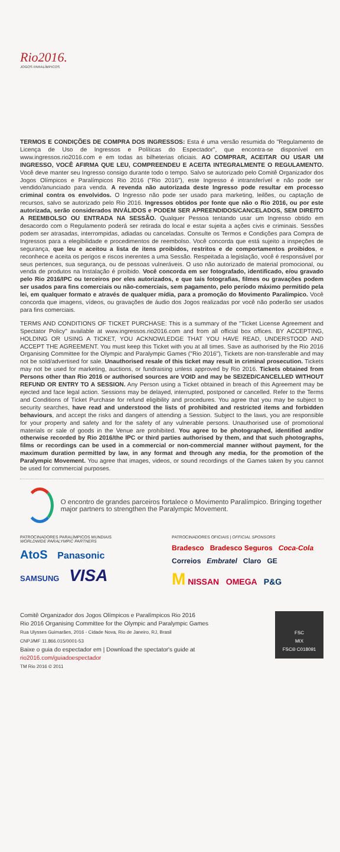Rio2016.
JOGOS PARALÍMPICOS
TERMOS E CONDIÇÕES DE COMPRA DOS INGRESSOS: Esta é uma versão resumida do "Regulamento de Licença de Uso de Ingressos e Políticas do Espectador", que encontra-se disponível em www.ingressos.rio2016.com e em todas as bilheterias oficiais. AO COMPRAR, ACEITAR OU USAR UM INGRESSO, VOCÊ AFIRMA QUE LEU, COMPREENDEU E ACEITA INTEGRALMENTE O REGULAMENTO. Você deve manter seu Ingresso consigo durante todo o tempo. Salvo se autorizado pelo Comitê Organizador dos Jogos Olímpicos e Paralímpicos Rio 2016 ("Rio 2016"), este Ingresso é intransferível e não pode ser vendido/anunciado para venda. A revenda não autorizada deste Ingresso pode resultar em processo criminal contra os envolvidos. O Ingresso não pode ser usado para marketing, leilões, ou captação de recursos, salvo se autorizado pelo Rio 2016. Ingressos obtidos por fonte que não o Rio 2016, ou por este autorizada, serão considerados INVÁLIDOS e PODEM SER APREENDIDOS/CANCELADOS, SEM DIREITO A REEMBOLSO OU ENTRADA NA SESSÃO. Qualquer Pessoa tentando usar um Ingresso obtido em desacordo com o Regulamento poderá ser retirada do local e estar sujeita a ações civis e criminais. Sessões podem ser atrasadas, interrompidas, adiadas ou canceladas. Consulte os Termos e Condições para Compra de Ingressos para a elegibilidade e procedimentos de reembolso. Você concorda que está sujeito a inspeções de segurança, que leu e aceitou a lista de itens proibidos, restritos e de comportamentos proibidos, e reconhece e aceita os perigos e riscos inerentes a uma Sessão. Respeitada a legislação, você é responsável por seus pertences, sua segurança, ou de pessoas vulneráveis. O uso não autorizado de material promocional, ou venda de produtos na Instalação é proibido. Você concorda em ser fotografado, identificado, e/ou gravado pelo Rio 2016/IPC ou terceiros por eles autorizados, e que tais fotografias, filmes ou gravações podem ser usados para fins comerciais ou não-comerciais, sem pagamento, pelo período máximo permitido pela lei, em qualquer formato e através de qualquer mídia, para a promoção do Movimento Paralímpico. Você concorda que imagens, vídeos, ou gravações de áudio dos Jogos realizadas por você não poderão ser usados para fins comerciais.
TERMS AND CONDITIONS OF TICKET PURCHASE: This is a summary of the "Ticket License Agreement and Spectator Policy" available at www.ingressos.rio2016.com and from all official box offices. BY ACCEPTING, HOLDING OR USING A TICKET, YOU ACKNOWLEDGE THAT YOU HAVE READ, UNDERSTOOD AND ACCEPT THE AGREEMENT. You must keep this Ticket with you at all times. Save as authorised by the Rio 2016 Organising Committee for the Olympic and Paralympic Games ("Rio 2016"), Tickets are non-transferable and may not be sold/advertised for sale. Unauthorised resale of this ticket may result in criminal prosecution. Tickets may not be used for marketing, auctions, or fundraising unless approved by Rio 2016. Tickets obtained from Persons other than Rio 2016 or authorised sources are VOID and may be SEIZED/CANCELLED WITHOUT REFUND OR ENTRY TO A SESSION. Any Person using a Ticket obtained in breach of this Agreement may be ejected and face legal action. Sessions may be delayed, interrupted, postponed or cancelled. Refer to the Terms and Conditions of Ticket Purchase for refund eligibility and procedures. You agree that you may be subject to security searches, have read and understood the lists of prohibited and restricted items and forbidden behaviours, and accept the risks and dangers of attending a Session. Subject to the laws, you are responsible for your property and safety and for the safety of any vulnerable persons. Unauthorised use of promotional materials or sale of goods in the Venue are prohibited. You agree to be photographed, identified and/or otherwise recorded by Rio 2016/the IPC or third parties authorised by them, and that such photographs, films or recordings can be used in a commercial or non-commercial manner without payment, for the maximum duration permitted by law, in any format and through any media, for the promotion of the Paralympic Movement. You agree that images, videos, or sound recordings of the Games taken by you cannot be used for commercial purposes.
O encontro de grandes parceiros fortalece o Movimento Paralímpico. Bringing together major partners to strengthen the Paralympic Movement.
PATROCINADORES PARALÍMPICOS MUNDIAIS
WORLDWIDE PARALYMPIC PARTNERS
AtoS Panasonic
SAMSUNG VISA
PATROCINADORES OFICIAIS | OFFICIAL SPONSORS
Bradesco Bradesco Seguros Coca-Cola
Correios Embratel Claro GE
M NISSAN OMEGA P&G
Comitê Organizador dos Jogos Olímpicos e Paralímpicos Rio 2016
Rio 2016 Organising Committee for the Olympic and Paralympic Games
Rua Ulysses Guimarães, 2016 - Cidade Nova, Rio de Janeiro, RJ, Brasil
CNPJ/MF 11.866.015/0001-53
Baixe o guia do espectador em | Download the spectator's guide at
rio2016.com/guiadoespectador
TM Rio 2016 © 2011
FSC
MIX
FSC® C018091